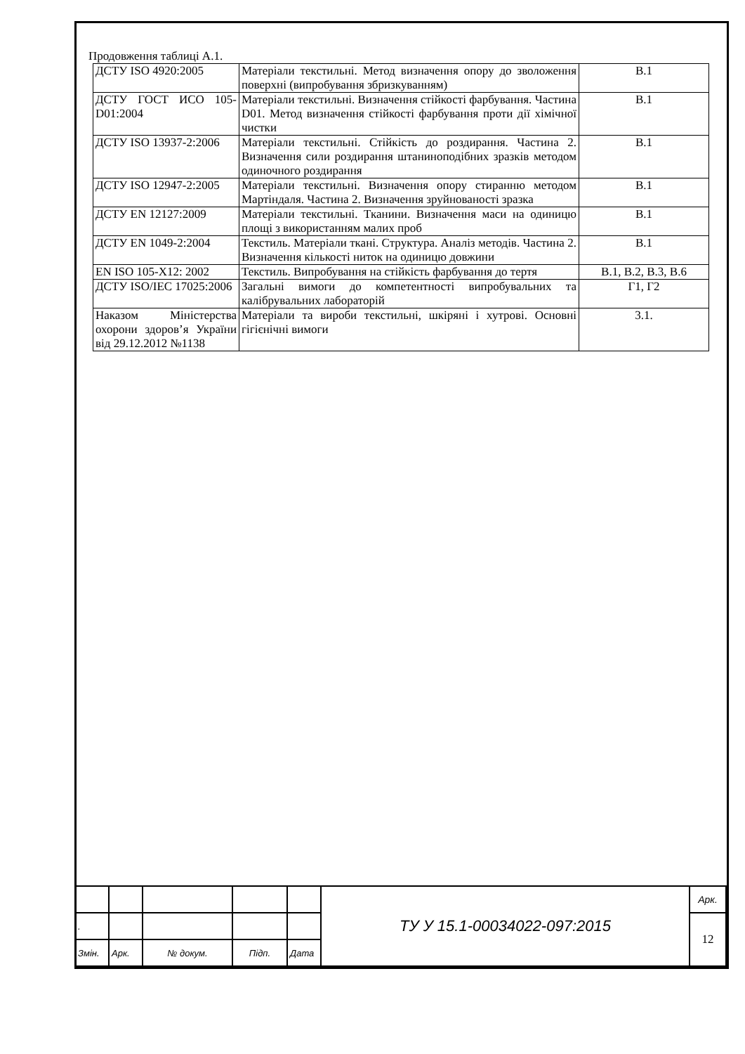Продовження таблиці А.1.
| ДСТУ ISO 4920:2005 | Матеріали текстильні. Метод визначення опору до зволоження поверхні (випробування збризкуванням) | В.1 |
| ДСТУ ГОСТ ИСО 105-D01:2004 | Матеріали текстильні. Визначення стійкості фарбування. Частина D01. Метод визначення стійкості фарбування проти дії хімічної чистки | В.1 |
| ДСТУ ISO 13937-2:2006 | Матеріали текстильні. Стійкість до роздирання. Частина 2. Визначення сили роздирання штаниноподібних зразків методом одиночного роздирання | В.1 |
| ДСТУ ISO 12947-2:2005 | Матеріали текстильні. Визначення опору стиранню методом Мартіндаля. Частина 2. Визначення зруйнованості зразка | В.1 |
| ДСТУ EN 12127:2009 | Матеріали текстильні. Тканини. Визначення маси на одиницю площі з використанням малих проб | В.1 |
| ДСТУ EN 1049-2:2004 | Текстиль. Матеріали ткані. Структура. Аналіз методів. Частина 2. Визначення кількості ниток на одиницю довжини | В.1 |
| EN ISO 105-X12: 2002 | Текстиль. Випробування на стійкість фарбування до тертя | В.1, В.2, В.3, В.6 |
| ДСТУ ISO/IEC 17025:2006 | Загальні вимоги до компетентності випробувальних та калібрувальних лабораторій | Г1, Г2 |
| Наказом Міністерства охорони здоров’я України від 29.12.2012 №1138 | Матеріали та вироби текстильні, шкіряні і хутрові. Основні гігієнічні вимоги | 3.1. |
| | | | | | ТУ У 15.1-00034022-097:2015 | Арк. |
| . | | | | | | 12 |
| Змін. | Арк. | № докум. | Підп. | Дата | | |